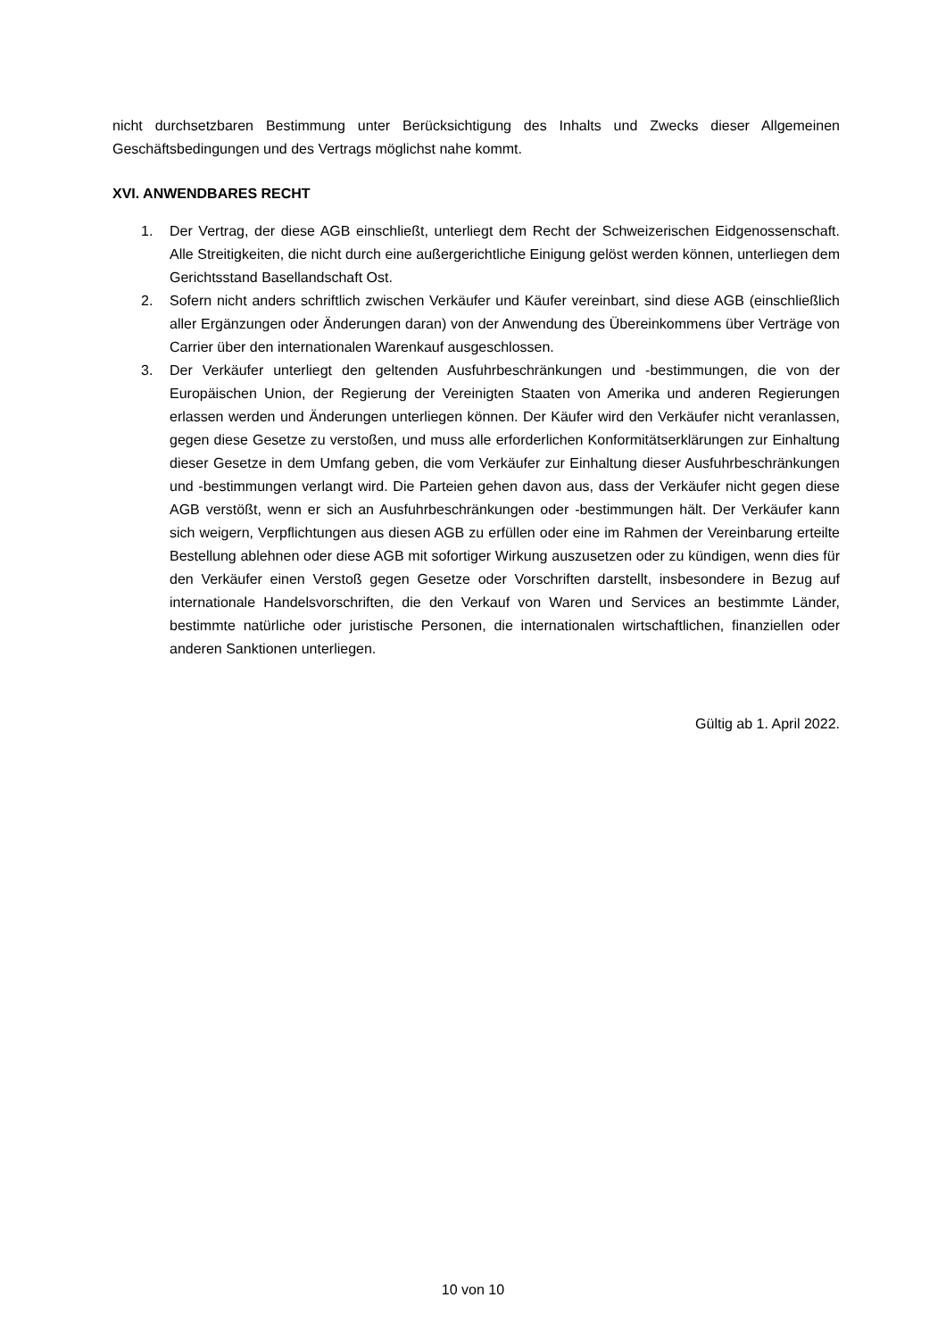nicht durchsetzbaren Bestimmung unter Berücksichtigung des Inhalts und Zwecks dieser Allgemeinen Geschäftsbedingungen und des Vertrags möglichst nahe kommt.
XVI. ANWENDBARES RECHT
1. Der Vertrag, der diese AGB einschließt, unterliegt dem Recht der Schweizerischen Eidgenossenschaft. Alle Streitigkeiten, die nicht durch eine außergerichtliche Einigung gelöst werden können, unterliegen dem Gerichtsstand Basellandschaft Ost.
2. Sofern nicht anders schriftlich zwischen Verkäufer und Käufer vereinbart, sind diese AGB (einschließlich aller Ergänzungen oder Änderungen daran) von der Anwendung des Übereinkommens über Verträge von Carrier über den internationalen Warenkauf ausgeschlossen.
3. Der Verkäufer unterliegt den geltenden Ausfuhrbeschränkungen und -bestimmungen, die von der Europäischen Union, der Regierung der Vereinigten Staaten von Amerika und anderen Regierungen erlassen werden und Änderungen unterliegen können. Der Käufer wird den Verkäufer nicht veranlassen, gegen diese Gesetze zu verstoßen, und muss alle erforderlichen Konformitätserklärungen zur Einhaltung dieser Gesetze in dem Umfang geben, die vom Verkäufer zur Einhaltung dieser Ausfuhrbeschränkungen und -bestimmungen verlangt wird. Die Parteien gehen davon aus, dass der Verkäufer nicht gegen diese AGB verstößt, wenn er sich an Ausfuhrbeschränkungen oder -bestimmungen hält. Der Verkäufer kann sich weigern, Verpflichtungen aus diesen AGB zu erfüllen oder eine im Rahmen der Vereinbarung erteilte Bestellung ablehnen oder diese AGB mit sofortiger Wirkung auszusetzen oder zu kündigen, wenn dies für den Verkäufer einen Verstoß gegen Gesetze oder Vorschriften darstellt, insbesondere in Bezug auf internationale Handelsvorschriften, die den Verkauf von Waren und Services an bestimmte Länder, bestimmte natürliche oder juristische Personen, die internationalen wirtschaftlichen, finanziellen oder anderen Sanktionen unterliegen.
Gültig ab 1. April 2022.
10 von 10